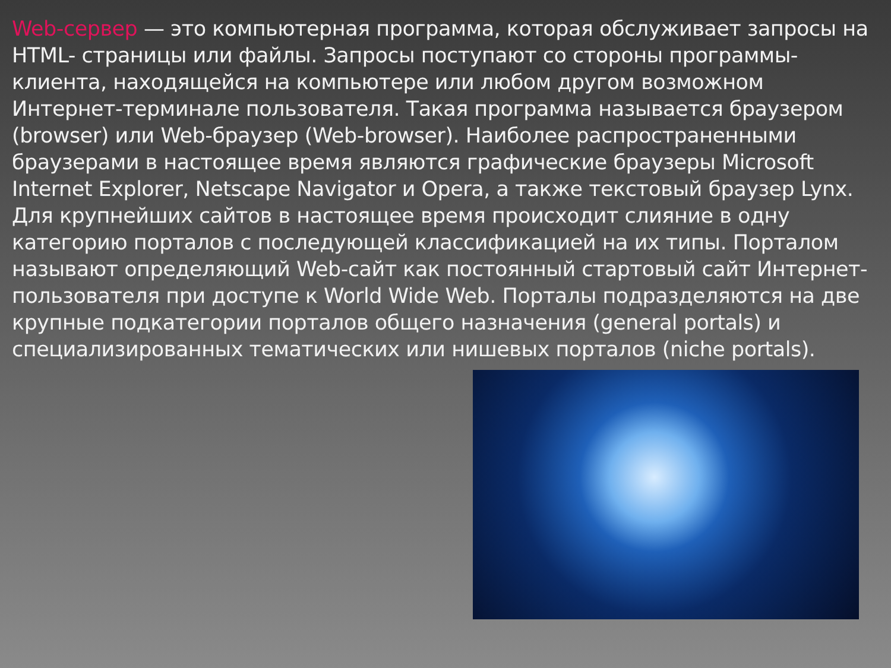Web-сервер — это компьютерная программа, которая обслуживает запросы на HTML- страницы или файлы. Запросы поступают со стороны программы-клиента, находящейся на компьютере или любом другом возможном Интернет-терминале пользователя. Такая программа называется браузером (browser) или Web-браузер (Web-browser). Наиболее распространенными браузерами в настоящее время являются графические браузеры Microsoft Internet Explorer, Netscape Navigator и Opera, а также текстовый браузер Lynx.
Для крупнейших сайтов в настоящее время происходит слияние в одну категорию порталов с последующей классификацией на их типы. Порталом называют определяющий Web-сайт как постоянный стартовый сайт Интернет-пользователя при доступе к World Wide Web. Порталы подразделяются на две крупные подкатегории порталов общего назначения (general portals) и специализированных тематических или нишевых порталов (niche portals).